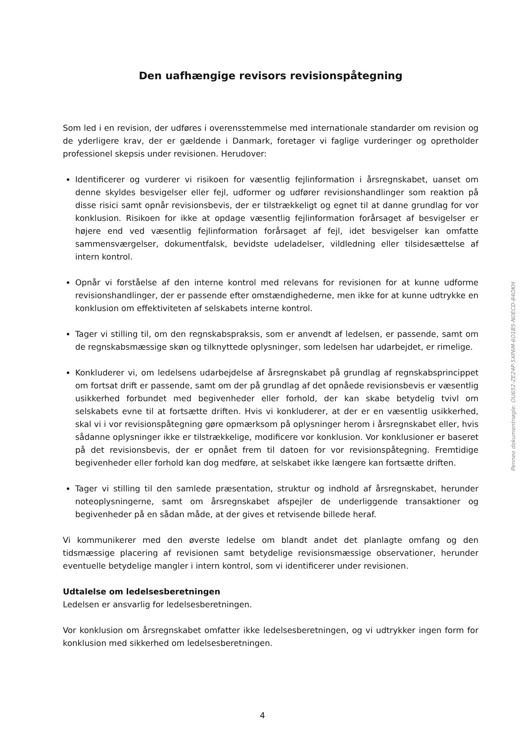Den uafhængige revisors revisionspåtegning
Som led i en revision, der udføres i overensstemmelse med internationale standarder om revision og de yderligere krav, der er gældende i Danmark, foretager vi faglige vurderinger og opretholder professionel skepsis under revisionen. Herudover:
Identificerer og vurderer vi risikoen for væsentlig fejlinformation i årsregnskabet, uanset om denne skyldes besvigelser eller fejl, udformer og udfører revisionshandlinger som reaktion på disse risici samt opnår revisionsbevis, der er tilstrækkeligt og egnet til at danne grundlag for vor konklusion. Risikoen for ikke at opdage væsentlig fejlinformation forårsaget af besvigelser er højere end ved væsentlig fejlinformation forårsaget af fejl, idet besvigelser kan omfatte sammensværgelser, dokumentfalsk, bevidste udeladelser, vildledning eller tilsidesættelse af intern kontrol.
Opnår vi forståelse af den interne kontrol med relevans for revisionen for at kunne udforme revisionshandlinger, der er passende efter omstændighederne, men ikke for at kunne udtrykke en konklusion om effektiviteten af selskabets interne kontrol.
Tager vi stilling til, om den regnskabspraksis, som er anvendt af ledelsen, er passende, samt om de regnskabsmæssige skøn og tilknyttede oplysninger, som ledelsen har udarbejdet, er rimelige.
Konkluderer vi, om ledelsens udarbejdelse af årsregnskabet på grundlag af regnskabsprincippet om fortsat drift er passende, samt om der på grundlag af det opnåede revisionsbevis er væsentlig usikkerhed forbundet med begivenheder eller forhold, der kan skabe betydelig tvivl om selskabets evne til at fortsætte driften. Hvis vi konkluderer, at der er en væsentlig usikkerhed, skal vi i vor revisionspåtegning gøre opmærksom på oplysninger herom i årsregnskabet eller, hvis sådanne oplysninger ikke er tilstrækkelige, modificere vor konklusion. Vor konklusioner er baseret på det revisionsbevis, der er opnået frem til datoen for vor revisionspåtegning. Fremtidige begivenheder eller forhold kan dog medføre, at selskabet ikke længere kan fortsætte driften.
Tager vi stilling til den samlede præsentation, struktur og indhold af årsregnskabet, herunder noteoplysningerne, samt om årsregnskabet afspejler de underliggende transaktioner og begivenheder på en sådan måde, at der gives et retvisende billede heraf.
Vi kommunikerer med den øverste ledelse om blandt andet det planlagte omfang og den tidsmæssige placering af revisionen samt betydelige revisionsmæssige observationer, herunder eventuelle betydelige mangler i intern kontrol, som vi identificerer under revisionen.
Udtalelse om ledelsesberetningen
Ledelsen er ansvarlig for ledelsesberetningen.
Vor konklusion om årsregnskabet omfatter ikke ledelsesberetningen, og vi udtrykker ingen form for konklusion med sikkerhed om ledelsesberetningen.
4
Penneo dokumentnøgle: OU652-ZE24P-5XP6M-6O1B5-N0ECD-84OKH